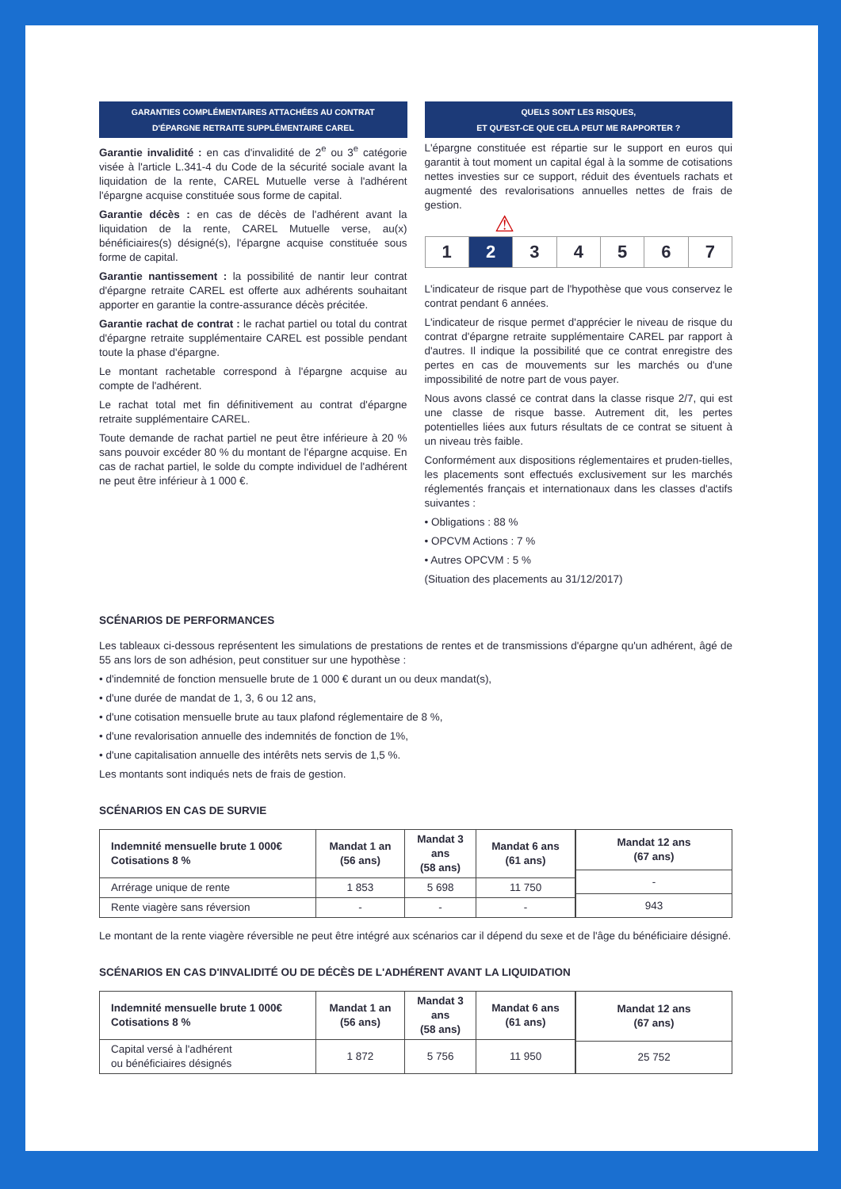GARANTIES COMPLÉMENTAIRES ATTACHÉES AU CONTRAT
D'ÉPARGNE RETRAITE SUPPLÉMENTAIRE CAREL
Garantie invalidité : en cas d'invalidité de 2<sup>e</sup> ou 3<sup>e</sup> catégorie visée à l'article L.341-4 du Code de la sécurité sociale avant la liquidation de la rente, CAREL Mutuelle verse à l'adhérent l'épargne acquise constituée sous forme de capital.
Garantie décès : en cas de décès de l'adhérent avant la liquidation de la rente, CAREL Mutuelle verse, au(x) bénéficiaires(s) désigné(s), l'épargne acquise constituée sous forme de capital.
Garantie nantissement : la possibilité de nantir leur contrat d'épargne retraite CAREL est offerte aux adhérents souhaitant apporter en garantie la contre-assurance décès précitée.
Garantie rachat de contrat : le rachat partiel ou total du contrat d'épargne retraite supplémentaire CAREL est possible pendant toute la phase d'épargne.
Le montant rachetable correspond à l'épargne acquise au compte de l'adhérent.
Le rachat total met fin définitivement au contrat d'épargne retraite supplémentaire CAREL.
Toute demande de rachat partiel ne peut être inférieure à 20 % sans pouvoir excéder 80 % du montant de l'épargne acquise. En cas de rachat partiel, le solde du compte individuel de l'adhérent ne peut être inférieur à 1 000 €.
QUELS SONT LES RISQUES,
ET QU'EST-CE QUE CELA PEUT ME RAPPORTER ?
L'épargne constituée est répartie sur le support en euros qui garantit à tout moment un capital égal à la somme de cotisations nettes investies sur ce support, réduit des éventuels rachats et augmenté des revalorisations annuelles nettes de frais de gestion.
⚠
1 2 3 4 5 6 7
L'indicateur de risque part de l'hypothèse que vous conservez le contrat pendant 6 années.
L'indicateur de risque permet d'apprécier le niveau de risque du contrat d'épargne retraite supplémentaire CAREL par rapport à d'autres. Il indique la possibilité que ce contrat enregistre des pertes en cas de mouvements sur les marchés ou d'une impossibilité de notre part de vous payer.
Nous avons classé ce contrat dans la classe risque 2/7, qui est une classe de risque basse. Autrement dit, les pertes potentielles liées aux futurs résultats de ce contrat se situent à un niveau très faible.
Conformément aux dispositions réglementaires et pruden-tielles, les placements sont effectués exclusivement sur les marchés réglementés français et internationaux dans les classes d'actifs suivantes :
• Obligations : 88 %
• OPCVM Actions : 7 %
• Autres OPCVM : 5 %
(Situation des placements au 31/12/2017)
SCÉNARIOS DE PERFORMANCES
Les tableaux ci-dessous représentent les simulations de prestations de rentes et de transmissions d'épargne qu'un adhérent, âgé de 55 ans lors de son adhésion, peut constituer sur une hypothèse :
• d'indemnité de fonction mensuelle brute de 1 000 € durant un ou deux mandat(s),
• d'une durée de mandat de 1, 3, 6 ou 12 ans,
• d'une cotisation mensuelle brute au taux plafond réglementaire de 8 %,
• d'une revalorisation annuelle des indemnités de fonction de 1%,
• d'une capitalisation annuelle des intérêts nets servis de 1,5 %.
Les montants sont indiqués nets de frais de gestion.
SCÉNARIOS EN CAS DE SURVIE
| Indemnité mensuelle brute 1 000€ Cotisations 8 % | Mandat 1 an (56 ans) | Mandat 3 ans (58 ans) | Mandat 6 ans (61 ans) |
| --- | --- | --- | --- |
| Arrérage unique de rente | 1 853 | 5 698 | 11 750 |
| Rente viagère sans réversion | - | - | - |
| Mandat 12 ans (67 ans) |
| --- |
| - |
| 943 |
Le montant de la rente viagère réversible ne peut être intégré aux scénarios car il dépend du sexe et de l'âge du bénéficiaire désigné.
SCÉNARIOS EN CAS D'INVALIDITÉ OU DE DÉCÈS DE L'ADHÉRENT AVANT LA LIQUIDATION
| Indemnité mensuelle brute 1 000€ Cotisations 8 % | Mandat 1 an (56 ans) | Mandat 3 ans (58 ans) | Mandat 6 ans (61 ans) |
| --- | --- | --- | --- |
| Capital versé à l'adhérent ou bénéficiaires désignés | 1 872 | 5 756 | 11 950 |
| Mandat 12 ans (67 ans) |
| --- |
| 25 752 |